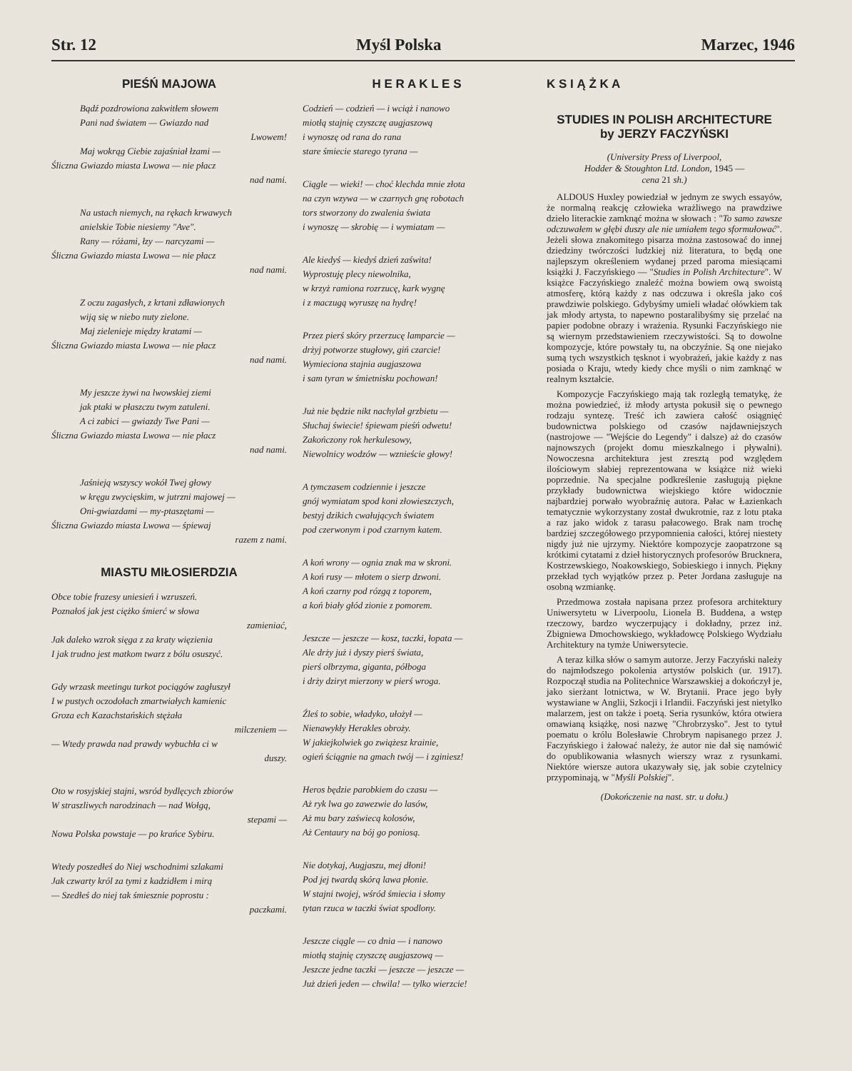Str. 12 Myśl Polska Marzec, 1946
PIEŚŃ MAJOWA
Bądź pozdrowiona zakwitłem słowem
Pani nad światem — Gwiazdo nad
Lwowem!
Maj wokrąg Ciebie zajaśniał łzami —
Śliczna Gwiazdo miasta Lwowa — nie płacz
nad nami.
Na ustach niemych, na rękach krwawych
anielskie Tobie niesiemy "Ave".
Rany — różami, łzy — narcyzami —
Śliczna Gwiazdo miasta Lwowa — nie płacz
nad nami.
Z oczu zagasłych, z krtani zdławionych
wiją się w niebo nuty zielone.
Maj zielenieje między kratami —
Śliczna Gwiazdo miasta Lwowa — nie płacz
nad nami.
My jeszcze żywi na lwowskiej ziemi
jak ptaki w płaszczu twym zatuleni.
A ci zabici — gwiazdy Twe Pani —
Śliczna Gwiazdo miasta Lwowa — nie płacz
nad nami.
Jaśnieją wszyscy wokół Twej głowy
w kręgu zwycięskim, w jutrzni majowej —
Oni-gwiazdami — my-ptaszętami —
Śliczna Gwiazdo miasta Lwowa — śpiewaj
razem z nami.
MIASTU MIŁOSIERDZIA
Obce tobie frazesy uniesień i wzruszeń.
Poznałoś jak jest ciężko śmierć w słowa
zamieniać,
Jak daleko wzrok sięga z za kraty więzienia
I jak trudno jest matkom twarz z bólu osuszyć.
Gdy wrzask meetingu turkot pociągów zagłuszył
I w pustych oczodołach zmartwiałych kamienic
Groza ech Kazachstańskich stężała
milczeniem —
— Wtedy prawda nad prawdy wybuchła ci w
duszy.
Oto w rosyjskiej stajni, wsród bydlęcych zbiorów
W straszliwych narodzinach — nad Wołgą,
stepami —
Nowa Polska powstaje — po krańce Sybiru.
Wtedy poszedłeś do Niej wschodnimi szlakami
Jak czwarty król za tymi z kadzidłem i mirą
— Szedłeś do niej tak śmiesznie poprostu :
paczkami.
H E R A K L E S
Codzień — codzień — i wciąż i nanowo
miotłą stajnię czyszczę augjaszową
i wynoszę od rana do rana
stare śmiecie starego tyrana —
Ciągle — wieki! — choć klechda mnie złota
na czyn wzywa — w czarnych gnę robotach
tors stworzony do zwalenia świata
i wynoszę — skrobię — i wymiatam —
Ale kiedyś — kiedyś dzień zaświta!
Wyprostuję plecy niewolnika,
w krzyż ramiona rozrzucę, kark wygnę
i z maczugą wyruszę na hydrę!
Przez pierś skóry przerzucę lamparcie —
drżyj potworze stugłowy, giń czarcie!
Wymieciona stajnia augjaszowa
i sam tyran w śmietnisku pochowan!
Już nie będzie nikt nachylał grzbietu —
Słuchaj świecie! śpiewam pieśń odwetu!
Zakończony rok herkulesowy,
Niewolnicy wodzów — wznieście głowy!
A tymczasem codziennie i jeszcze
gnój wymiatam spod koni złowieszczych,
bestyj dzikich cwałujących światem
pod czerwonym i pod czarnym katem.
A koń wrony — ognia znak ma w skroni.
A koń rusy — młotem o sierp dzwoni.
A koń czarny pod rózgą z toporem,
a koń biały głód zionie z pomorem.
Jeszcze — jeszcze — kosz, taczki, łopata —
Ale drży już i dyszy pierś świata,
pierś olbrzyma, giganta, półboga
i drży dziryt mierzony w pierś wroga.
Źleś to sobie, władyko, ułożył —
Nienawykły Herakles obroży.
W jakiejkolwiek go zwiążesz krainie,
ogień ściągnie na gmach twój — i zginiesz!
Heros będzie parobkiem do czasu —
Aż ryk lwa go zawezwie do lasów,
Aż mu bary zaświecą kolosów,
Aż Centaury na bój go poniosą.
Nie dotykaj, Augjaszu, mej dłoni!
Pod jej twardą skórą lawa płonie.
W stajni twojej, wśród śmiecia i słomy
tytan rzuca w taczki świat spodlony.
Jeszcze ciągle — co dnia — i nanowo
miotłą stajnię czyszczę augjaszową —
Jeszcze jedne taczki — jeszcze — jeszcze —
Już dzień jeden — chwila! — tylko wierzcie!
K S I Ą Ż K A
STUDIES IN POLISH ARCHITECTURE
by JERZY FACZYŃSKI
(University Press of Liverpool,
Hodder & Stoughton Ltd. London, 1945 —
cena 21 sh.)
ALDOUS Huxley powiedział w jednym ze swych essayów, że normalną reakcję człowieka wrażliwego na prawdziwe dzieło literackie zamknąć można w słowach : "To samo zawsze odczuwałem w głębi duszy ale nie umiałem tego sformułować". Jeżeli słowa znakomitego pisarza można zastosować do innej dziedziny twórczości ludzkiej niż literatura, to będą one najlepszym określeniem wydanej przed paroma miesiącami książki J. Faczyńskiego — "Studies in Polish Architecture". W książce Faczyńskiego znaleźć można bowiem ową swoistą atmosferę, którą każdy z nas odczuwa i określa jako coś prawdziwie polskiego. Gdybyśmy umieli władać ołówkiem tak jak młody artysta, to napewno postaralibyśmy się przelać na papier podobne obrazy i wrażenia. Rysunki Faczyńskiego nie są wiernym przedstawieniem rzeczywistości. Są to dowolne kompozycje, które powstały tu, na obczyźnie. Są one niejako sumą tych wszystkich tęsknot i wyobrażeń, jakie każdy z nas posiada o Kraju, wtedy kiedy chce myśli o nim zamknąć w realnym kształcie.
Kompozycje Faczyńskiego mają tak rozległą tematykę, że można powiedzieć, iż młody artysta pokusił się o pewnego rodzaju syntezę. Treść ich zawiera całość osiągnięć budownictwa polskiego od czasów najdawniejszych (nastrojowe — "Wejście do Legendy" i dalsze) aż do czasów najnowszych (projekt domu mieszkalnego i pływalni). Nowoczesna architektura jest zresztą pod względem ilościowym słabiej reprezentowana w książce niż wieki poprzednie. Na specjalne podkreślenie zasługują piękne przykłady budownictwa wiejskiego które widocznie najbardziej porwało wyobraźnię autora. Pałac w Łazienkach tematycznie wykorzystany został dwukrotnie, raz z lotu ptaka a raz jako widok z tarasu pałacowego. Brak nam trochę bardziej szczegółowego przypomnienia całości, której niestety nigdy już nie ujrzymy. Niektóre kompozycje zaopatrzone są krótkimi cytatami z dzieł historycznych profesorów Brucknera, Kostrzewskiego, Noakowskiego, Sobieskiego i innych. Piękny przekład tych wyjątków przez p. Peter Jordana zasługuje na osobną wzmiankę.
Przedmowa została napisana przez profesora architektury Uniwersytetu w Liverpoolu, Lionela B. Buddena, a wstęp rzeczowy, bardzo wyczerpujący i dokładny, przez inż. Zbigniewa Dmochowskiego, wykładowcę Polskiego Wydziału Architektury na tymże Uniwersytecie.
A teraz kilka słów o samym autorze. Jerzy Faczyński należy do najmłodszego pokolenia artystów polskich (ur. 1917). Rozpoczął studia na Politechnice Warszawskiej a dokończył je, jako sierżant lotnictwa, w W. Brytanii. Prace jego były wystawiane w Anglii, Szkocji i Irlandii. Faczyński jest nietylko malarzem, jest on także i poetą. Seria rysunków, która otwiera omawianą książkę, nosi nazwę "Chrobrzysko". Jest to tytuł poematu o królu Bolesławie Chrobrym napisanego przez J. Faczyńskiego i żałować należy, że autor nie dał się namówić do opublikowania własnych wierszy wraz z rysunkami. Niektóre wiersze autora ukazywały się, jak sobie czytelnicy przypominają, w "Myśli Polskiej".
(Dokończenie na nast. str. u dołu.)